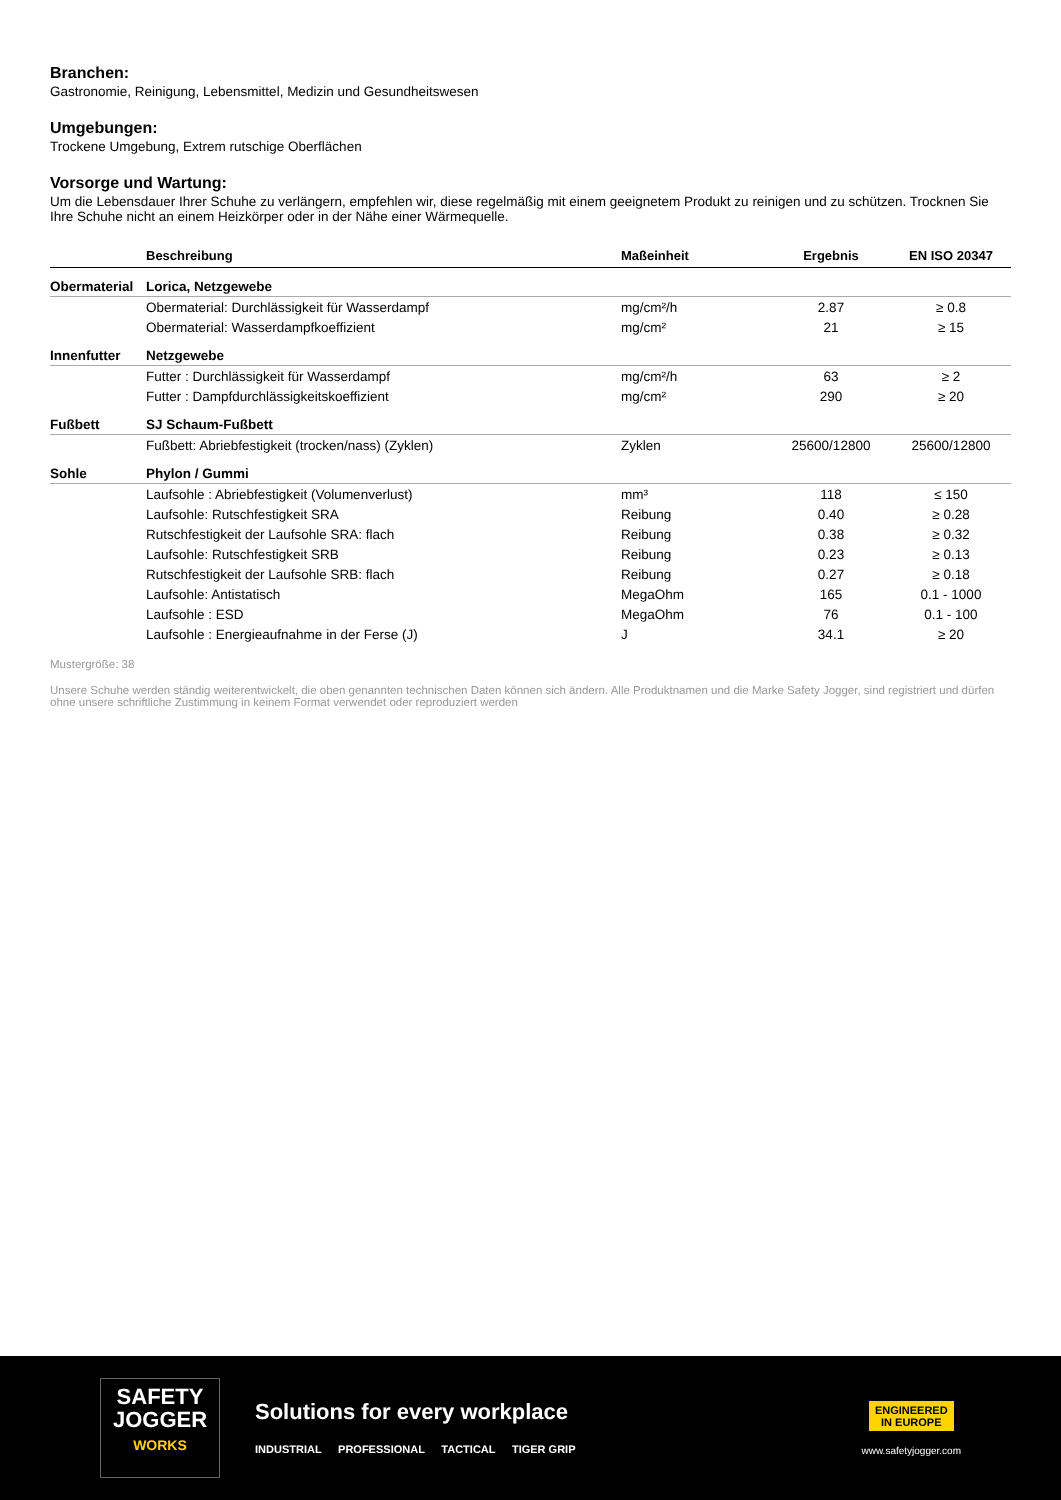Branchen:
Gastronomie, Reinigung, Lebensmittel, Medizin und Gesundheitswesen
Umgebungen:
Trockene Umgebung, Extrem rutschige Oberflächen
Vorsorge und Wartung:
Um die Lebensdauer Ihrer Schuhe zu verlängern, empfehlen wir, diese regelmäßig mit einem geeignetem Produkt zu reinigen und zu schützen. Trocknen Sie Ihre Schuhe nicht an einem Heizkörper oder in der Nähe einer Wärmequelle.
| | Beschreibung | Maßeinheit | Ergebnis | EN ISO 20347 |
| --- | --- | --- | --- | --- |
| Obermaterial | Lorica, Netzgewebe | | | |
| | Obermaterial: Durchlässigkeit für Wasserdampf | mg/cm²/h | 2.87 | ≥ 0.8 |
| | Obermaterial: Wasserdampfkoeffizient | mg/cm² | 21 | ≥ 15 |
| Innenfutter | Netzgewebe | | | |
| | Futter : Durchlässigkeit für Wasserdampf | mg/cm²/h | 63 | ≥ 2 |
| | Futter : Dampfdurchlässigkeitskoeffizient | mg/cm² | 290 | ≥ 20 |
| Fußbett | SJ Schaum-Fußbett | | | |
| | Fußbett: Abriebfestigkeit (trocken/nass) (Zyklen) | Zyklen | 25600/12800 | 25600/12800 |
| Sohle | Phylon / Gummi | | | |
| | Laufsohle : Abriebfestigkeit (Volumenverlust) | mm³ | 118 | ≤ 150 |
| | Laufsohle: Rutschfestigkeit SRA | Reibung | 0.40 | ≥ 0.28 |
| | Rutschfestigkeit der Laufsohle SRA: flach | Reibung | 0.38 | ≥ 0.32 |
| | Laufsohle: Rutschfestigkeit SRB | Reibung | 0.23 | ≥ 0.13 |
| | Rutschfestigkeit der Laufsohle SRB: flach | Reibung | 0.27 | ≥ 0.18 |
| | Laufsohle: Antistatisch | MegaOhm | 165 | 0.1 - 1000 |
| | Laufsohle : ESD | MegaOhm | 76 | 0.1 - 100 |
| | Laufsohle : Energieaufnahme in der Ferse (J) | J | 34.1 | ≥ 20 |
Mustergröße: 38
Unsere Schuhe werden ständig weiterentwickelt, die oben genannten technischen Daten können sich ändern. Alle Produktnamen und die Marke Safety Jogger, sind registriert und dürfen ohne unsere schriftliche Zustimmung in keinem Format verwendet oder reproduziert werden
SAFETY
JOGGER
WORKS
Solutions for every workplace
INDUSTRIAL PROFESSIONAL TACTICAL TIGER GRIP
ENGINEERED
IN EUROPE
www.safetyjogger.com